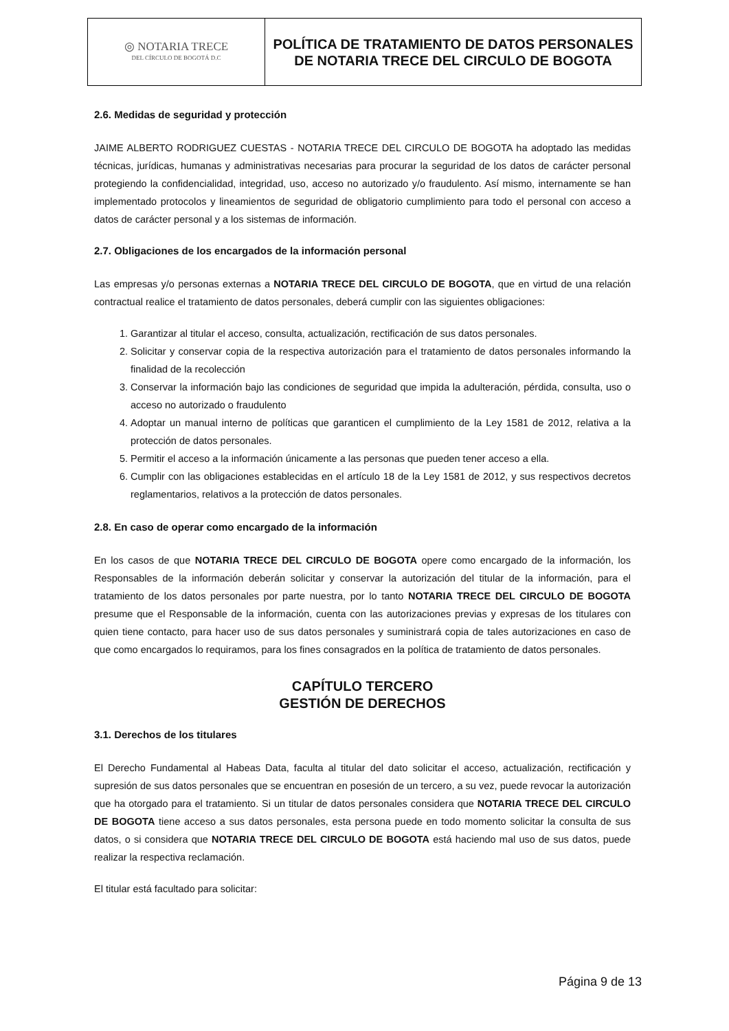| ◎ NOTARIA TRECE DEL CÍRCULO DE BOGOTÁ D.C | POLÍTICA DE TRATAMIENTO DE DATOS PERSONALES DE NOTARIA TRECE DEL CIRCULO DE BOGOTA |
2.6. Medidas de seguridad y protección
JAIME ALBERTO RODRIGUEZ CUESTAS - NOTARIA TRECE DEL CIRCULO DE BOGOTA ha adoptado las medidas técnicas, jurídicas, humanas y administrativas necesarias para procurar la seguridad de los datos de carácter personal protegiendo la confidencialidad, integridad, uso, acceso no autorizado y/o fraudulento. Así mismo, internamente se han implementado protocolos y lineamientos de seguridad de obligatorio cumplimiento para todo el personal con acceso a datos de carácter personal y a los sistemas de información.
2.7. Obligaciones de los encargados de la información personal
Las empresas y/o personas externas a NOTARIA TRECE DEL CIRCULO DE BOGOTA, que en virtud de una relación contractual realice el tratamiento de datos personales, deberá cumplir con las siguientes obligaciones:
1. Garantizar al titular el acceso, consulta, actualización, rectificación de sus datos personales.
2. Solicitar y conservar copia de la respectiva autorización para el tratamiento de datos personales informando la finalidad de la recolección
3. Conservar la información bajo las condiciones de seguridad que impida la adulteración, pérdida, consulta, uso o acceso no autorizado o fraudulento
4. Adoptar un manual interno de políticas que garanticen el cumplimiento de la Ley 1581 de 2012, relativa a la protección de datos personales.
5. Permitir el acceso a la información únicamente a las personas que pueden tener acceso a ella.
6. Cumplir con las obligaciones establecidas en el artículo 18 de la Ley 1581 de 2012, y sus respectivos decretos reglamentarios, relativos a la protección de datos personales.
2.8. En caso de operar como encargado de la información
En los casos de que NOTARIA TRECE DEL CIRCULO DE BOGOTA opere como encargado de la información, los Responsables de la información deberán solicitar y conservar la autorización del titular de la información, para el tratamiento de los datos personales por parte nuestra, por lo tanto NOTARIA TRECE DEL CIRCULO DE BOGOTA presume que el Responsable de la información, cuenta con las autorizaciones previas y expresas de los titulares con quien tiene contacto, para hacer uso de sus datos personales y suministrará copia de tales autorizaciones en caso de que como encargados lo requiramos, para los fines consagrados en la política de tratamiento de datos personales.
CAPÍTULO TERCERO
GESTIÓN DE DERECHOS
3.1. Derechos de los titulares
El Derecho Fundamental al Habeas Data, faculta al titular del dato solicitar el acceso, actualización, rectificación y supresión de sus datos personales que se encuentran en posesión de un tercero, a su vez, puede revocar la autorización que ha otorgado para el tratamiento. Si un titular de datos personales considera que NOTARIA TRECE DEL CIRCULO DE BOGOTA tiene acceso a sus datos personales, esta persona puede en todo momento solicitar la consulta de sus datos, o si considera que NOTARIA TRECE DEL CIRCULO DE BOGOTA está haciendo mal uso de sus datos, puede realizar la respectiva reclamación.
El titular está facultado para solicitar:
Página 9 de 13